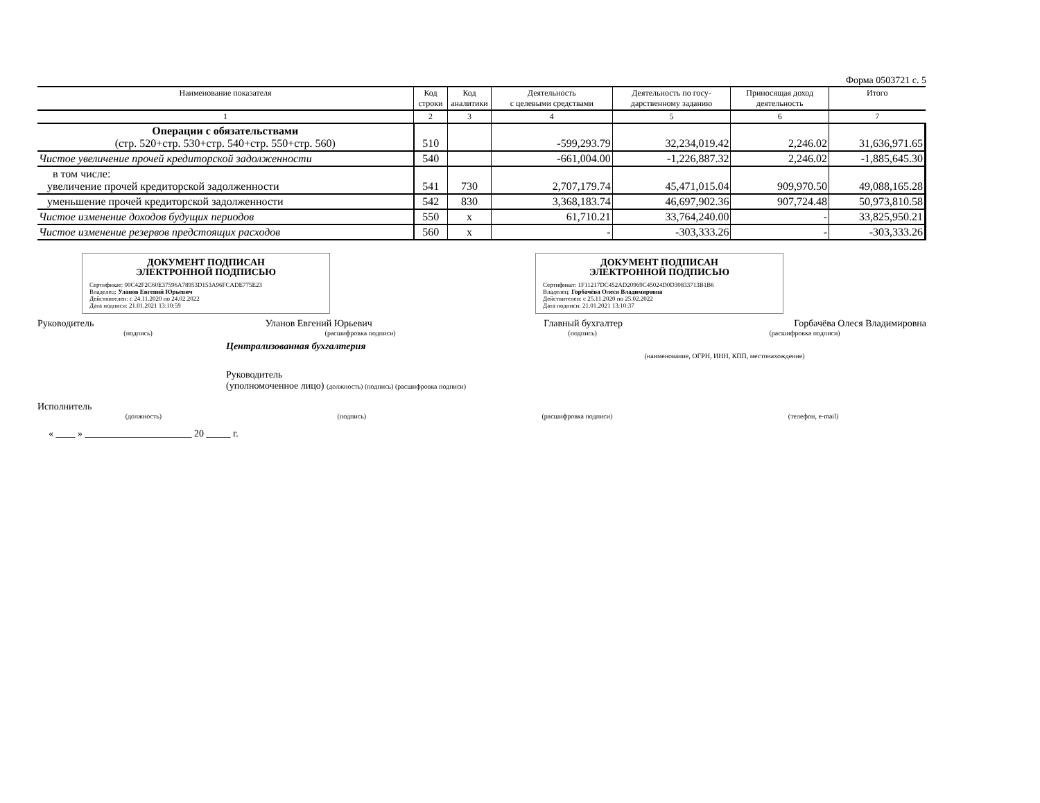Форма 0503721 с. 5
| Наименование показателя | Код строки | Код аналитики | Деятельность с целевыми средствами | Деятельность по госу- дарственному заданию | Приносящая доход деятельность | Итого |
| --- | --- | --- | --- | --- | --- | --- |
| 1 | 2 | 3 | 4 | 5 | 6 | 7 |
| Операции с обязательствами (стр. 520+стр. 530+стр. 540+стр. 550+стр. 560) | 510 | | -599,293.79 | 32,234,019.42 | 2,246.02 | 31,636,971.65 |
| Чистое увеличение прочей кредиторской задолженности | 540 | | -661,004.00 | -1,226,887.32 | 2,246.02 | -1,885,645.30 |
| в том числе: увеличение прочей кредиторской задолженности | 541 | 730 | 2,707,179.74 | 45,471,015.04 | 909,970.50 | 49,088,165.28 |
| уменьшение прочей кредиторской задолженности | 542 | 830 | 3,368,183.74 | 46,697,902.36 | 907,724.48 | 50,973,810.58 |
| Чистое изменение доходов будущих периодов | 550 | x | 61,710.21 | 33,764,240.00 | - | 33,825,950.21 |
| Чистое изменение резервов предстоящих расходов | 560 | x | - | -303,333.26 | - | -303,333.26 |
ДОКУМЕНТ ПОДПИСАН
ЭЛЕКТРОННОЙ ПОДПИСЬЮ
Сертификат: 00C42F2C60E37596A78953D153A96FCADE775E23
Владелец: Уланов Евгений Юрьевич
Действителен: с 24.11.2020 по 24.02.2022
Дата подписи: 21.01.2021 13:10:59
ДОКУМЕНТ ПОДПИСАН
ЭЛЕКТРОННОЙ ПОДПИСЬЮ
Сертификат: 1F11217DC452AD20969C45024D0D30833713B1B6
Владелец: Горбачёва Олеся Владимировна
Действителен: с 25.11.2020 по 25.02.2022
Дата подписи: 21.01.2021 13:10:37
Руководитель Уланов Евгений Юрьевич Главный бухгалтер Горбачёва Олеся Владимировна
(подпись) (расшифровка подписи) (подпись) (расшифровка подписи)
Централизованная бухгалтерия
(наименование, ОГРН, ИНН, КПП, местонахождение)
Руководитель
(уполномоченное лицо) (должность) (подпись) (расшифровка подписи)
Исполнитель
(должность) (подпись) (расшифровка подписи) (телефон, e-mail)
« ____ » ______________________ 20 _____ г.